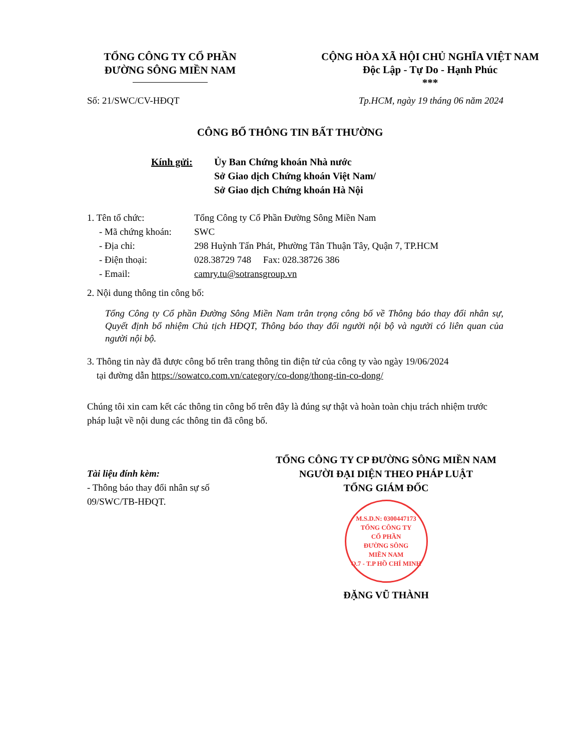TỔNG CÔNG TY CỔ PHẦN
ĐƯỜNG SÔNG MIỀN NAM
CỘNG HÒA XÃ HỘI CHỦ NGHĨA VIỆT NAM
Độc Lập - Tự Do - Hạnh Phúc
***
Số: 21/SWC/CV-HĐQT Tp.HCM, ngày 19 tháng 06 năm 2024
CÔNG BỐ THÔNG TIN BẤT THƯỜNG
Kính gửi: Ủy Ban Chứng khoán Nhà nước
Sở Giao dịch Chứng khoán Việt Nam/
Sở Giao dịch Chứng khoán Hà Nội
1. Tên tổ chức: Tổng Công ty Cổ Phần Đường Sông Miền Nam
- Mã chứng khoán:
SWC
- Địa chỉ: 298 Huỳnh Tấn Phát, Phường Tân Thuận Tây, Quận 7, TP.HCM
- Điện thoại: 028.38729 748 Fax: 028.38726 386
- Email: camry.tu@sotransgroup.vn
2. Nội dung thông tin công bố:
Tổng Công ty Cổ phần Đường Sông Miền Nam trân trọng công bố về Thông báo thay đổi nhân sự, Quyết định bổ nhiệm Chủ tịch HĐQT, Thông báo thay đổi người nội bộ và người có liên quan của người nội bộ.
3. Thông tin này đã được công bố trên trang thông tin điện tử của công ty vào ngày 19/06/2024
tại đường dẫn https://sowatco.com.vn/category/co-dong/thong-tin-co-dong/
Chúng tôi xin cam kết các thông tin công bố trên đây là đúng sự thật và hoàn toàn chịu trách nhiệm trước pháp luật về nội dung các thông tin đã công bố.
Tài liệu đính kèm:
- Thông báo thay đổi nhân sự số 09/SWC/TB-HĐQT.
TỔNG CÔNG TY CP ĐƯỜNG SÔNG MIỀN NAM
NGƯỜI ĐẠI DIỆN THEO PHÁP LUẬT
TỔNG GIÁM ĐỐC
M.S.D.N: 0300447173
TỔNG CÔNG TY
CỔ PHẦN
ĐƯỜNG SÔNG
MIỀN NAM
Q.7 - T.P HỒ CHÍ MINH
ĐẶNG VŨ THÀNH